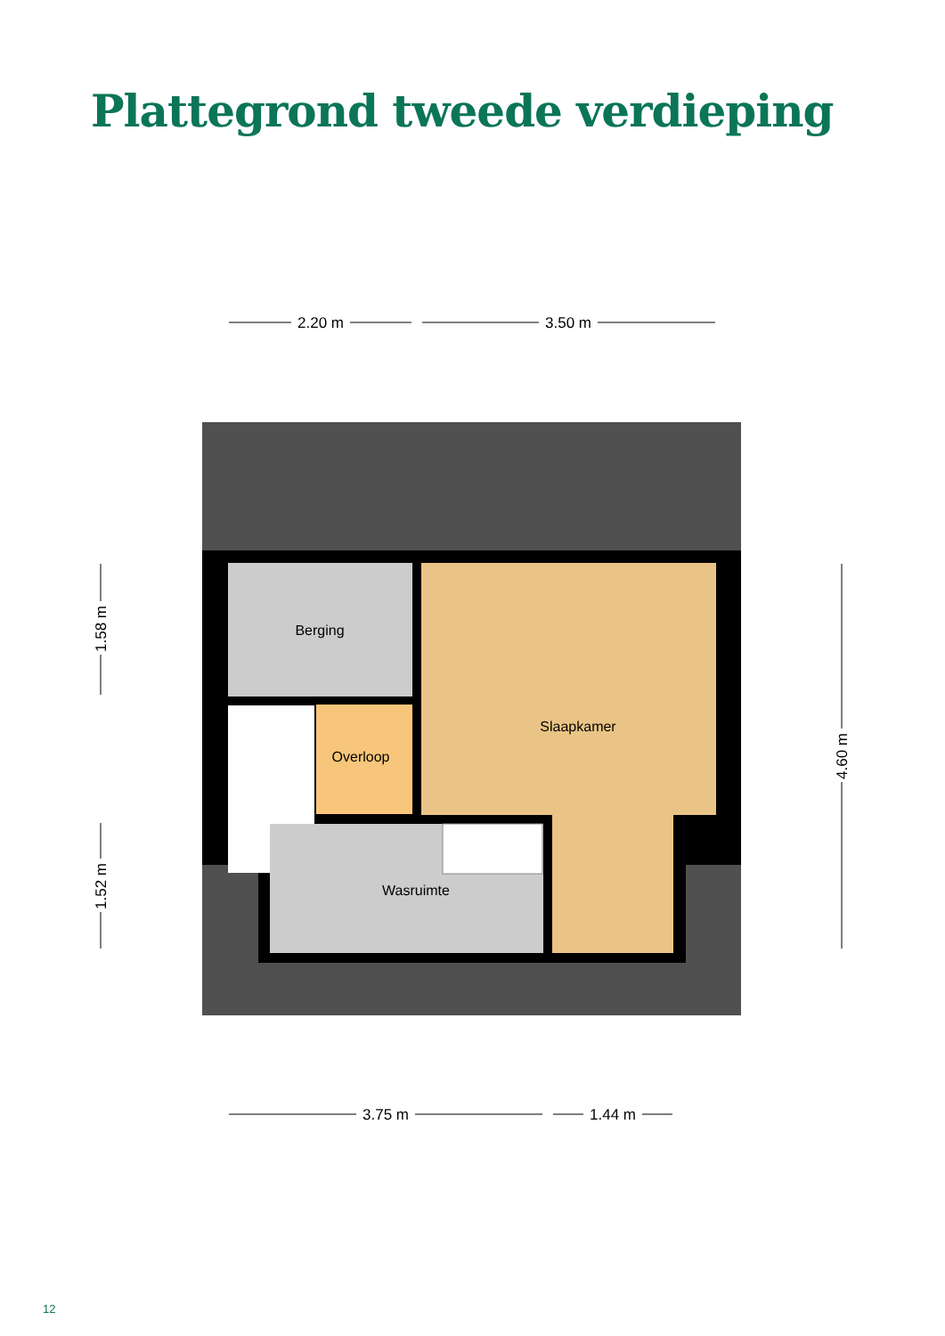Plattegrond tweede verdieping
Berging
Slaapkamer
Overloop
Wasruimte
2.20 m
3.50 m
3.75 m
1.44 m
1.58 m
1.52 m
4.60 m
12